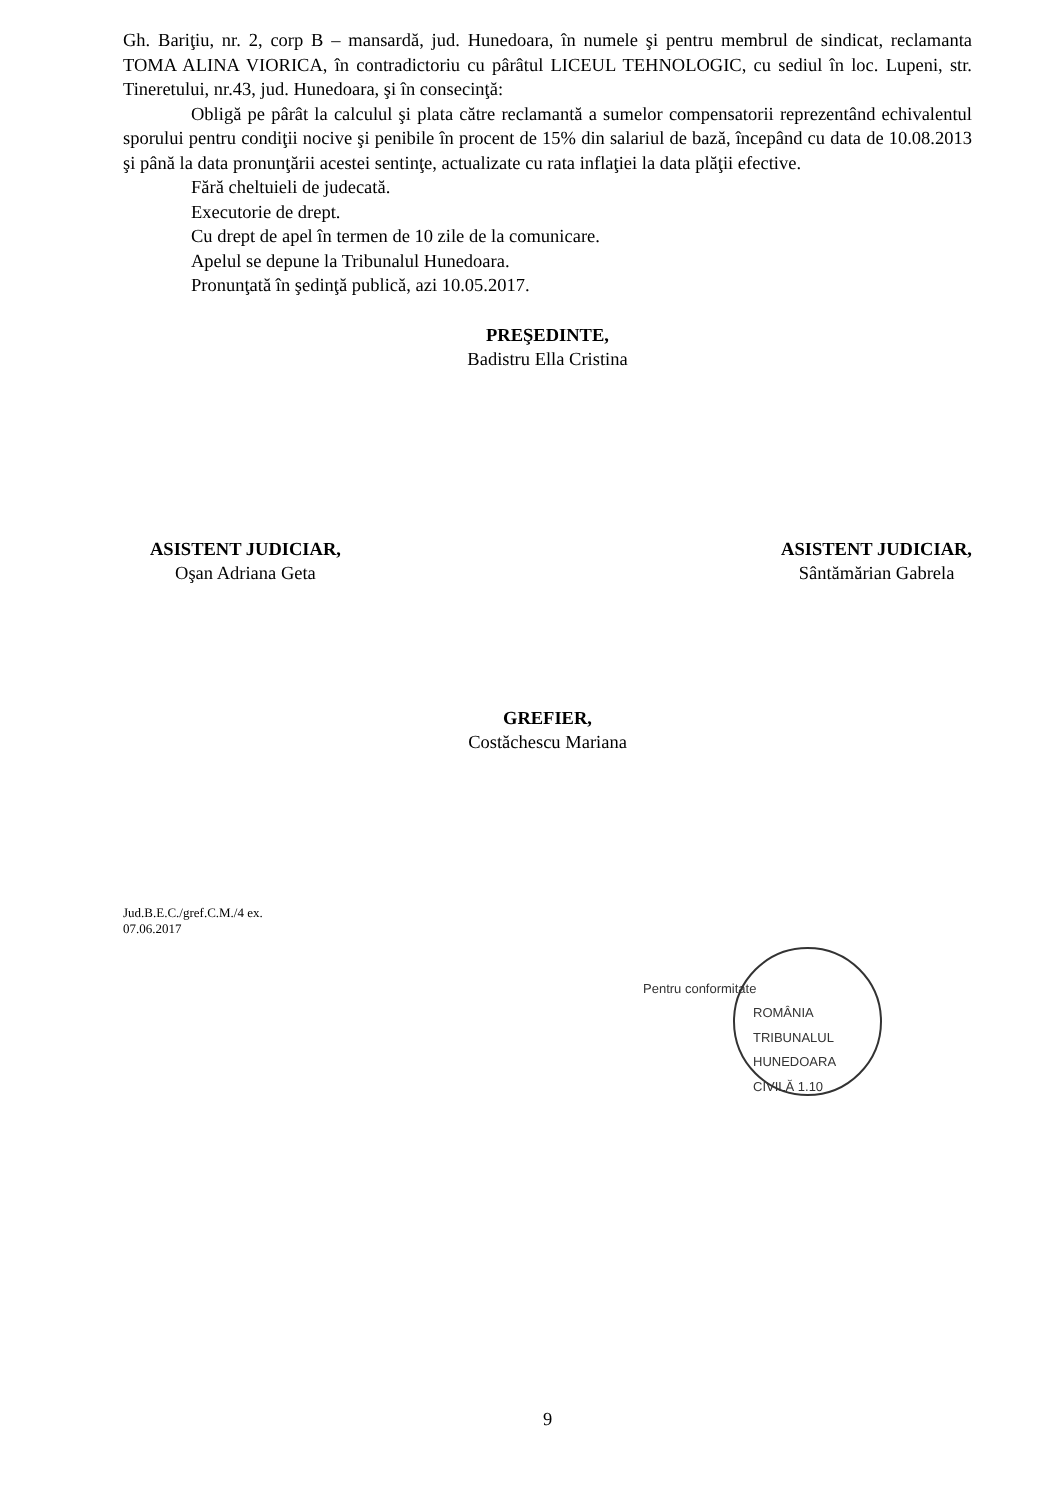Gh. Bariţiu, nr. 2, corp B – mansardă, jud. Hunedoara, în numele şi pentru membrul de sindicat, reclamanta TOMA ALINA VIORICA, în contradictoriu cu pârâtul LICEUL TEHNOLOGIC, cu sediul în loc. Lupeni, str. Tineretului, nr.43, jud. Hunedoara, şi în consecinţă:
Obligă pe pârât la calculul şi plata către reclamantă a sumelor compensatorii reprezentând echivalentul sporului pentru condiţii nocive şi penibile în procent de 15% din salariul de bază, începând cu data de 10.08.2013 şi până la data pronunţării acestei sentinţe, actualizate cu rata inflaţiei la data plăţii efective.
Fără cheltuieli de judecată.
Executorie de drept.
Cu drept de apel în termen de 10 zile de la comunicare.
Apelul se depune la Tribunalul Hunedoara.
Pronunţată în şedinţă publică, azi 10.05.2017.
PREŞEDINTE,
Badistru Ella Cristina
ASISTENT JUDICIAR,
Oşan Adriana Geta
ASISTENT JUDICIAR,
Sântămărian Gabrela
GREFIER,
Costăchescu Mariana
Jud.B.E.C./gref.C.M./4 ex.
07.06.2017
Pentru conformitate
ROMÂNIA
TRIBUNALUL HUNEDOARA
CIVILĂ 1.10
9